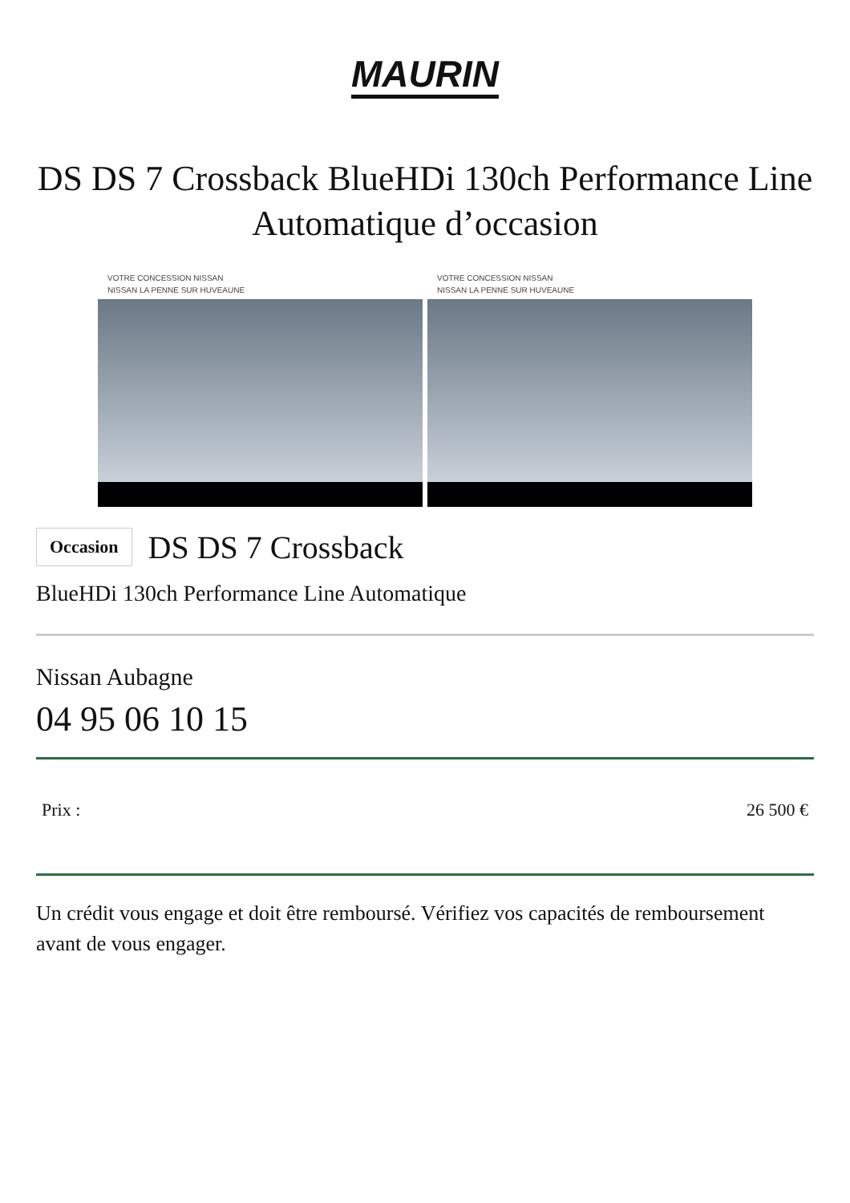MAURIN
DS DS 7 Crossback BlueHDi 130ch Performance Line Automatique d’occasion
VOTRE CONCESSION NISSAN
NISSAN LA PENNE SUR HUVEAUNE
VOTRE CONCESSION NISSAN
NISSAN LA PENNE SUR HUVEAUNE
Occasion DS DS 7 Crossback
BlueHDi 130ch Performance Line Automatique
Nissan Aubagne
04 95 06 10 15
Prix : 26 500 €
Un crédit vous engage et doit être remboursé. Vérifiez vos capacités de remboursement avant de vous engager.